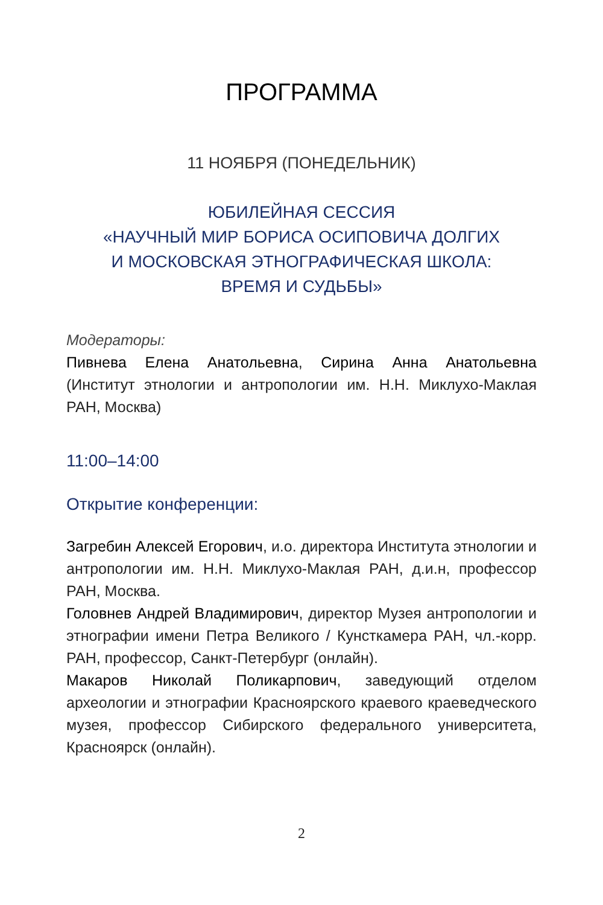ПРОГРАММА
11 НОЯБРЯ (ПОНЕДЕЛЬНИК)
ЮБИЛЕЙНАЯ СЕССИЯ
«НАУЧНЫЙ МИР БОРИСА ОСИПОВИЧА ДОЛГИХ
И МОСКОВСКАЯ ЭТНОГРАФИЧЕСКАЯ ШКОЛА:
ВРЕМЯ И СУДЬБЫ»
Модераторы:
Пивнева Елена Анатольевна, Сирина Анна Анатольевна (Институт этнологии и антропологии им. Н.Н. Миклухо-Маклая РАН, Москва)
11:00–14:00
Открытие конференции:
Загребин Алексей Егорович, и.о. директора Института этнологии и антропологии им. Н.Н. Миклухо-Маклая РАН, д.и.н, профессор РАН, Москва.
Головнев Андрей Владимирович, директор Музея антропологии и этнографии имени Петра Великого / Кунсткамера РАН, чл.-корр. РАН, профессор, Санкт-Петербург (онлайн).
Макаров Николай Поликарпович, заведующий отделом археологии и этнографии Красноярского краевого краеведческого музея, профессор Сибирского федерального университета, Красноярск (онлайн).
2